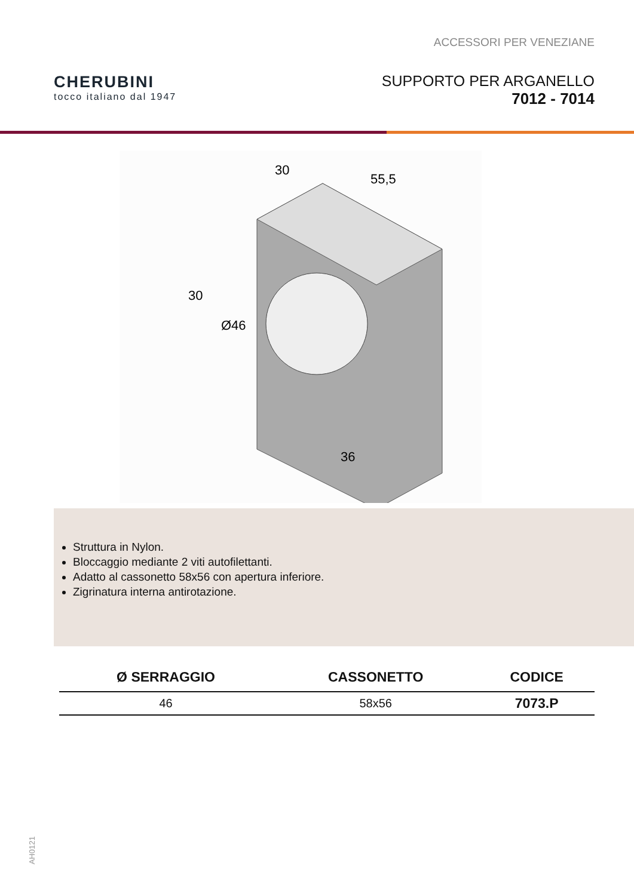ACCESSORI PER VENEZIANE
CHERUBINI
tocco italiano dal 1947
SUPPORTO PER ARGANELLO
7012 - 7014
30
55,5
30
Ø46
36
Struttura in Nylon.
Bloccaggio mediante 2 viti autofilettanti.
Adatto al cassonetto 58x56 con apertura inferiore.
Zigrinatura interna antirotazione.
| Ø SERRAGGIO | CASSONETTO | CODICE |
| --- | --- | --- |
| 46 | 58x56 | 7073.P |
AH0121